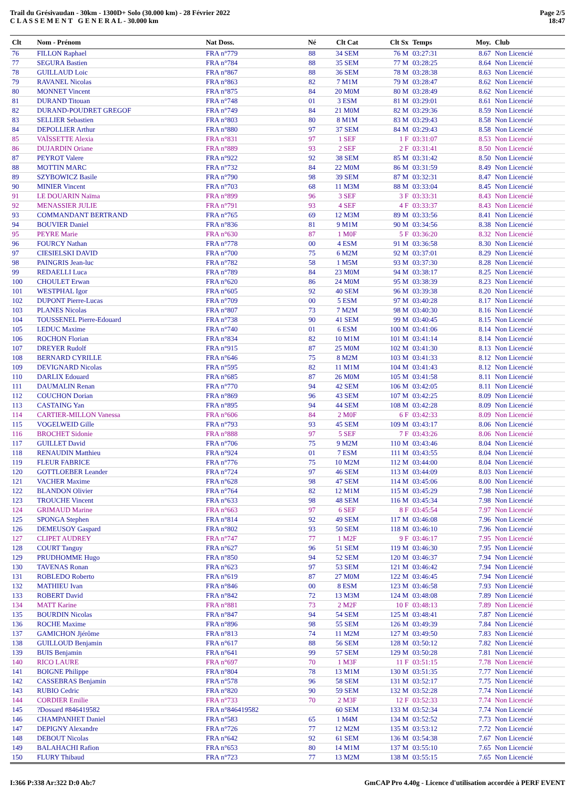Trail du Grésivaudan - 30km - 1300D+ Solo (30.000 km) - 28 Février 2022
C L A S S E M E N T G E N E R A L - 30.000 km
Page 2/5
18:47
| Clt | Nom - Prénom | Nat Doss. | Né | Clt Cat | Clt Sx | Temps | Moy. | Club |
| --- | --- | --- | --- | --- | --- | --- | --- | --- |
| 76 | FILLON Raphael | FRA n°779 | 88 | 34 SEM | 76 M | 03:27:31 | 8.67 | Non Licencié |
| 77 | SEGURA Bastien | FRA n°784 | 88 | 35 SEM | 77 M | 03:28:25 | 8.64 | Non Licencié |
| 78 | GUILLAUD Loic | FRA n°867 | 88 | 36 SEM | 78 M | 03:28:38 | 8.63 | Non Licencié |
| 79 | RAVANEL Nicolas | FRA n°863 | 82 | 7 M1M | 79 M | 03:28:47 | 8.62 | Non Licencié |
| 80 | MONNET Vincent | FRA n°875 | 84 | 20 M0M | 80 M | 03:28:49 | 8.62 | Non Licencié |
| 81 | DURAND Titouan | FRA n°748 | 01 | 3 ESM | 81 M | 03:29:01 | 8.61 | Non Licencié |
| 82 | DURAND-POUDRET GREGOF | FRA n°749 | 84 | 21 M0M | 82 M | 03:29:36 | 8.59 | Non Licencié |
| 83 | SELLIER Sebastien | FRA n°803 | 80 | 8 M1M | 83 M | 03:29:43 | 8.58 | Non Licencié |
| 84 | DEPOLLIER Arthur | FRA n°880 | 97 | 37 SEM | 84 M | 03:29:43 | 8.58 | Non Licencié |
| 85 | VAÏSSETTE Alexia | FRA n°831 | 97 | 1 SEF | 1 F | 03:31:07 | 8.53 | Non Licencié |
| 86 | DUJARDIN Oriane | FRA n°889 | 93 | 2 SEF | 2 F | 03:31:41 | 8.50 | Non Licencié |
| 87 | PEYROT Valere | FRA n°922 | 92 | 38 SEM | 85 M | 03:31:42 | 8.50 | Non Licencié |
| 88 | MOTTIN MARC | FRA n°732 | 84 | 22 M0M | 86 M | 03:31:59 | 8.49 | Non Licencié |
| 89 | SZYBOWICZ Basile | FRA n°790 | 98 | 39 SEM | 87 M | 03:32:31 | 8.47 | Non Licencié |
| 90 | MINIER Vincent | FRA n°703 | 68 | 11 M3M | 88 M | 03:33:04 | 8.45 | Non Licencié |
| 91 | LE DOUARIN Naïma | FRA n°899 | 96 | 3 SEF | 3 F | 03:33:31 | 8.43 | Non Licencié |
| 92 | MENASSIER JULIE | FRA n°791 | 93 | 4 SEF | 4 F | 03:33:37 | 8.43 | Non Licencié |
| 93 | COMMANDANT BERTRAND | FRA n°765 | 69 | 12 M3M | 89 M | 03:33:56 | 8.41 | Non Licencié |
| 94 | BOUVIER Daniel | FRA n°836 | 81 | 9 M1M | 90 M | 03:34:56 | 8.38 | Non Licencié |
| 95 | PEYRE Marie | FRA n°630 | 87 | 1 M0F | 5 F | 03:36:20 | 8.32 | Non Licencié |
| 96 | FOURCY Nathan | FRA n°778 | 00 | 4 ESM | 91 M | 03:36:58 | 8.30 | Non Licencié |
| 97 | CIESIELSKI DAVID | FRA n°700 | 75 | 6 M2M | 92 M | 03:37:01 | 8.29 | Non Licencié |
| 98 | PAINGRIS Jean-luc | FRA n°782 | 58 | 1 M5M | 93 M | 03:37:30 | 8.28 | Non Licencié |
| 99 | REDAELLI Luca | FRA n°789 | 84 | 23 M0M | 94 M | 03:38:17 | 8.25 | Non Licencié |
| 100 | CHOULET Erwan | FRA n°620 | 86 | 24 M0M | 95 M | 03:38:39 | 8.23 | Non Licencié |
| 101 | WESTPHAL Igor | FRA n°605 | 92 | 40 SEM | 96 M | 03:39:38 | 8.20 | Non Licencié |
| 102 | DUPONT Pierre-Lucas | FRA n°709 | 00 | 5 ESM | 97 M | 03:40:28 | 8.17 | Non Licencié |
| 103 | PLANES Nicolas | FRA n°807 | 73 | 7 M2M | 98 M | 03:40:30 | 8.16 | Non Licencié |
| 104 | TOUSSENEL Pierre-Edouard | FRA n°738 | 90 | 41 SEM | 99 M | 03:40:45 | 8.15 | Non Licencié |
| 105 | LEDUC Maxime | FRA n°740 | 01 | 6 ESM | 100 M | 03:41:06 | 8.14 | Non Licencié |
| 106 | ROCHON Florian | FRA n°834 | 82 | 10 M1M | 101 M | 03:41:14 | 8.14 | Non Licencié |
| 107 | DREYER Rudolf | FRA n°915 | 87 | 25 M0M | 102 M | 03:41:30 | 8.13 | Non Licencié |
| 108 | BERNARD CYRILLE | FRA n°646 | 75 | 8 M2M | 103 M | 03:41:33 | 8.12 | Non Licencié |
| 109 | DEVIGNARD Nicolas | FRA n°595 | 82 | 11 M1M | 104 M | 03:41:43 | 8.12 | Non Licencié |
| 110 | DARLIX Edouard | FRA n°685 | 87 | 26 M0M | 105 M | 03:41:58 | 8.11 | Non Licencié |
| 111 | DAUMALIN Renan | FRA n°770 | 94 | 42 SEM | 106 M | 03:42:05 | 8.11 | Non Licencié |
| 112 | COUCHON Dorian | FRA n°869 | 96 | 43 SEM | 107 M | 03:42:25 | 8.09 | Non Licencié |
| 113 | CASTAING Yan | FRA n°895 | 94 | 44 SEM | 108 M | 03:42:28 | 8.09 | Non Licencié |
| 114 | CARTIER-MILLON Vanessa | FRA n°606 | 84 | 2 M0F | 6 F | 03:42:33 | 8.09 | Non Licencié |
| 115 | VOGELWEID Gille | FRA n°793 | 93 | 45 SEM | 109 M | 03:43:17 | 8.06 | Non Licencié |
| 116 | BROCHET Sidonie | FRA n°888 | 97 | 5 SEF | 7 F | 03:43:26 | 8.06 | Non Licencié |
| 117 | GUILLET David | FRA n°706 | 75 | 9 M2M | 110 M | 03:43:46 | 8.04 | Non Licencié |
| 118 | RENAUDIN Matthieu | FRA n°924 | 01 | 7 ESM | 111 M | 03:43:55 | 8.04 | Non Licencié |
| 119 | FLEUR FABRICE | FRA n°776 | 75 | 10 M2M | 112 M | 03:44:00 | 8.04 | Non Licencié |
| 120 | GOTTLOEBER Leander | FRA n°724 | 97 | 46 SEM | 113 M | 03:44:09 | 8.03 | Non Licencié |
| 121 | VACHER Maxime | FRA n°628 | 98 | 47 SEM | 114 M | 03:45:06 | 8.00 | Non Licencié |
| 122 | BLANDON Olivier | FRA n°764 | 82 | 12 M1M | 115 M | 03:45:29 | 7.98 | Non Licencié |
| 123 | TROUCHE Vincent | FRA n°633 | 98 | 48 SEM | 116 M | 03:45:34 | 7.98 | Non Licencié |
| 124 | GRIMAUD Marine | FRA n°663 | 97 | 6 SEF | 8 F | 03:45:54 | 7.97 | Non Licencié |
| 125 | SPONGA Stephen | FRA n°814 | 92 | 49 SEM | 117 M | 03:46:08 | 7.96 | Non Licencié |
| 126 | DEMEUSOY Gaspard | FRA n°802 | 93 | 50 SEM | 118 M | 03:46:10 | 7.96 | Non Licencié |
| 127 | CLIPET AUDREY | FRA n°747 | 77 | 1 M2F | 9 F | 03:46:17 | 7.95 | Non Licencié |
| 128 | COURT Tanguy | FRA n°627 | 96 | 51 SEM | 119 M | 03:46:30 | 7.95 | Non Licencié |
| 129 | PRUDHOMME Hugo | FRA n°850 | 94 | 52 SEM | 120 M | 03:46:37 | 7.94 | Non Licencié |
| 130 | TAVENAS Ronan | FRA n°623 | 97 | 53 SEM | 121 M | 03:46:42 | 7.94 | Non Licencié |
| 131 | ROBLEDO Roberto | FRA n°619 | 87 | 27 M0M | 122 M | 03:46:45 | 7.94 | Non Licencié |
| 132 | MATHIEU Ivan | FRA n°846 | 00 | 8 ESM | 123 M | 03:46:58 | 7.93 | Non Licencié |
| 133 | ROBERT David | FRA n°842 | 72 | 13 M3M | 124 M | 03:48:08 | 7.89 | Non Licencié |
| 134 | MATT Karine | FRA n°881 | 73 | 2 M2F | 10 F | 03:48:13 | 7.89 | Non Licencié |
| 135 | BOURDIN Nicolas | FRA n°847 | 94 | 54 SEM | 125 M | 03:48:41 | 7.87 | Non Licencié |
| 136 | ROCHE Maxime | FRA n°896 | 98 | 55 SEM | 126 M | 03:49:39 | 7.84 | Non Licencié |
| 137 | GAMICHON Jjérôme | FRA n°813 | 74 | 11 M2M | 127 M | 03:49:50 | 7.83 | Non Licencié |
| 138 | GUILLOUD Benjamin | FRA n°617 | 88 | 56 SEM | 128 M | 03:50:12 | 7.82 | Non Licencié |
| 139 | BUIS Benjamin | FRA n°641 | 99 | 57 SEM | 129 M | 03:50:28 | 7.81 | Non Licencié |
| 140 | RICO LAURE | FRA n°697 | 70 | 1 M3F | 11 F | 03:51:15 | 7.78 | Non Licencié |
| 141 | BOIGNE Philippe | FRA n°804 | 78 | 13 M1M | 130 M | 03:51:35 | 7.77 | Non Licencié |
| 142 | CASSEBRAS Benjamin | FRA n°578 | 96 | 58 SEM | 131 M | 03:52:17 | 7.75 | Non Licencié |
| 143 | RUBIO Cedric | FRA n°820 | 90 | 59 SEM | 132 M | 03:52:28 | 7.74 | Non Licencié |
| 144 | CORDIER Emilie | FRA n°733 | 70 | 2 M3F | 12 F | 03:52:33 | 7.74 | Non Licencié |
| 145 | ?Dossard #846419582 | FRA n°846419582 | | 60 SEM | 133 M | 03:52:34 | 7.74 | Non Licencié |
| 146 | CHAMPANHET Daniel | FRA n°583 | 65 | 1 M4M | 134 M | 03:52:52 | 7.73 | Non Licencié |
| 147 | DEPIGNY Alexandre | FRA n°726 | 77 | 12 M2M | 135 M | 03:53:12 | 7.72 | Non Licencié |
| 148 | DEBOUT Nicolas | FRA n°642 | 92 | 61 SEM | 136 M | 03:54:38 | 7.67 | Non Licencié |
| 149 | BALAHACHI Rafion | FRA n°653 | 80 | 14 M1M | 137 M | 03:55:10 | 7.65 | Non Licencié |
| 150 | FLURY Thibaud | FRA n°723 | 77 | 13 M2M | 138 M | 03:55:15 | 7.65 | Non Licencié |
I:366 P:338 Ar:322 D:0 Ab:7 GmCAP Pro 4.40g - Licence d'utilisation accordée à PERF EVENT